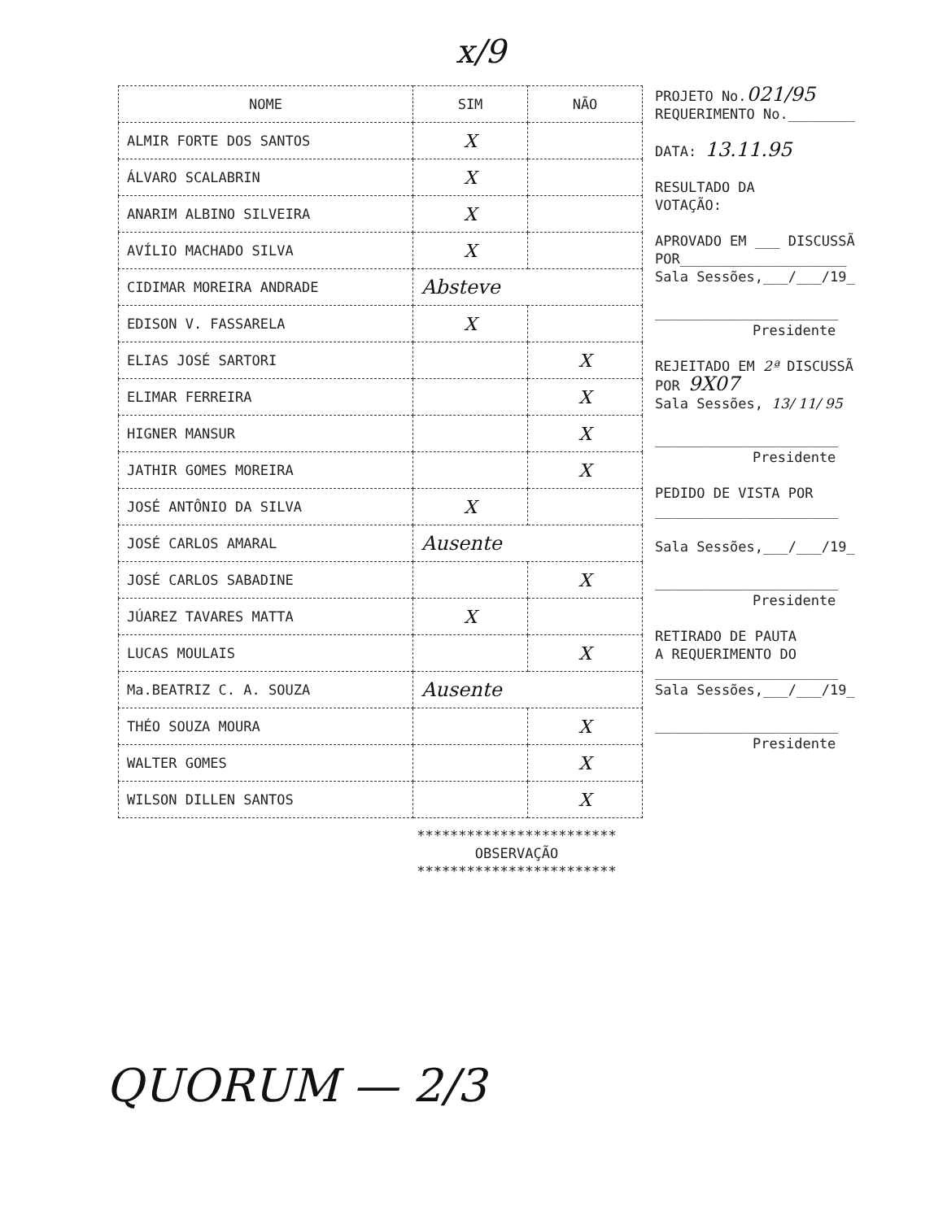x/9
| NOME | SIM | NÃO |
| --- | --- | --- |
| ALMIR FORTE DOS SANTOS | X | |
| ÁLVARO SCALABRIN | X | |
| ANARIM ALBINO SILVEIRA | X | |
| AVÍLIO MACHADO SILVA | X | |
| CIDIMAR MOREIRA ANDRADE | Absteve | |
| EDISON V. FASSARELA | X | |
| ELIAS JOSÉ SARTORI | | X |
| ELIMAR FERREIRA | | X |
| HIGNER MANSUR | | X |
| JATHIR GOMES MOREIRA | | X |
| JOSÉ ANTÔNIO DA SILVA | X | |
| JOSÉ CARLOS AMARAL | Ausente | |
| JOSÉ CARLOS SABADINE | | X |
| JÚAREZ TAVARES MATTA | X | |
| LUCAS MOULAIS | | X |
| Ma.BEATRIZ C. A. SOUZA | Ausente | |
| THÉO SOUZA MOURA | | X |
| WALTER GOMES | | X |
| WILSON DILLEN SANTOS | | X |
PROJETO No.021/95
REQUERIMENTO No.________
DATA: 13.11.95
RESULTADO DA
VOTAÇÃO:
APROVADO EM ___ DISCUSSÃ
POR____________________
Sala Sessões,___/___/19_
______________________
Presidente
REJEITADO EM 2ª DISCUSSÃ
POR 9X07
Sala Sessões, 13/ 11/ 95
______________________
Presidente
PEDIDO DE VISTA POR
______________________
Sala Sessões,___/___/19_
______________________
Presidente
RETIRADO DE PAUTA
A REQUERIMENTO DO
______________________
Sala Sessões,___/___/19_
______________________
Presidente
************************
OBSERVAÇÃO
************************
QUORUM — 2/3